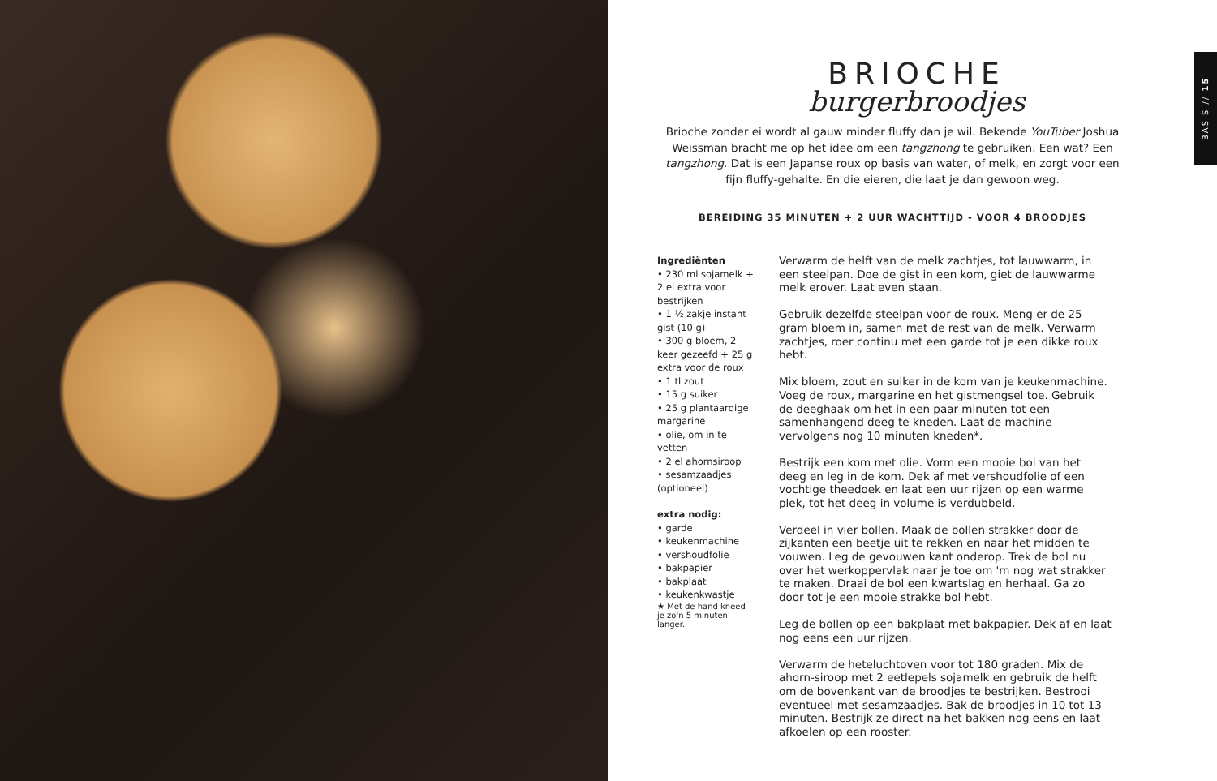BASIS // 15
BRIOCHE
burgerbroodjes
Brioche zonder ei wordt al gauw minder fluffy dan je wil. Bekende YouTuber Joshua Weissman bracht me op het idee om een tangzhong te gebruiken. Een wat? Een tangzhong. Dat is een Japanse roux op basis van water, of melk, en zorgt voor een fijn fluffy-gehalte. En die eieren, die laat je dan gewoon weg.
BEREIDING 35 MINUTEN + 2 UUR WACHTTIJD - VOOR 4 BROODJES
Ingrediënten
• 230 ml sojamelk + 2 el extra voor bestrijken
• 1 ½ zakje instant gist (10 g)
• 300 g bloem, 2 keer gezeefd + 25 g extra voor de roux
• 1 tl zout
• 15 g suiker
• 25 g plantaardige margarine
• olie, om in te vetten
• 2 el ahornsiroop
• sesamzaadjes (optioneel)
extra nodig:
• garde
• keukenmachine
• vershoudfolie
• bakpapier
• bakplaat
• keukenkwastje
★ Met de hand kneed je zo'n 5 minuten langer.
Verwarm de helft van de melk zachtjes, tot lauwwarm, in een steelpan. Doe de gist in een kom, giet de lauwwarme melk erover. Laat even staan.
Gebruik dezelfde steelpan voor de roux. Meng er de 25 gram bloem in, samen met de rest van de melk. Verwarm zachtjes, roer continu met een garde tot je een dikke roux hebt.
Mix bloem, zout en suiker in de kom van je keukenmachine. Voeg de roux, margarine en het gistmengsel toe. Gebruik de deeghaak om het in een paar minuten tot een samenhangend deeg te kneden. Laat de machine vervolgens nog 10 minuten kneden*.
Bestrijk een kom met olie. Vorm een mooie bol van het deeg en leg in de kom. Dek af met vershoudfolie of een vochtige theedoek en laat een uur rijzen op een warme plek, tot het deeg in volume is verdubbeld.
Verdeel in vier bollen. Maak de bollen strakker door de zijkanten een beetje uit te rekken en naar het midden te vouwen. Leg de gevouwen kant onderop. Trek de bol nu over het werkoppervlak naar je toe om 'm nog wat strakker te maken. Draai de bol een kwartslag en herhaal. Ga zo door tot je een mooie strakke bol hebt.
Leg de bollen op een bakplaat met bakpapier. Dek af en laat nog eens een uur rijzen.
Verwarm de heteluchtoven voor tot 180 graden. Mix de ahorn-siroop met 2 eetlepels sojamelk en gebruik de helft om de bovenkant van de broodjes te bestrijken. Bestrooi eventueel met sesamzaadjes. Bak de broodjes in 10 tot 13 minuten. Bestrijk ze direct na het bakken nog eens en laat afkoelen op een rooster.